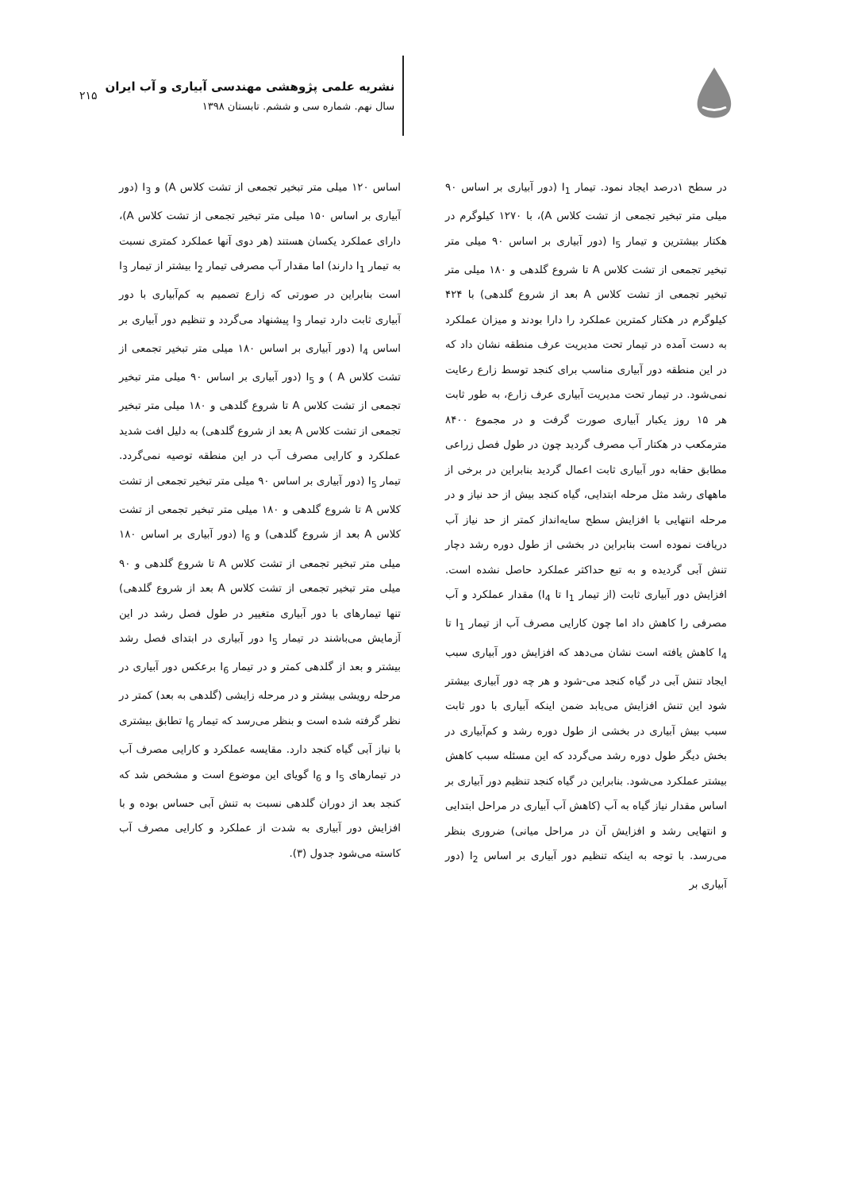نشریه علمی پژوهشی مهندسی آبیاری و آب ایران
سال نهم. شماره سی و ششم. تابستان ۱۳۹۸
۲۱۵
در سطح ۱درصد ایجاد نمود. تیمار I<sub>1</sub> (دور آبیاری بر اساس ۹۰ میلی متر تبخیر تجمعی از تشت کلاس A)، با ۱۲۷۰ کیلوگرم در هکتار بیشترین و تیمار I<sub>5</sub> (دور آبیاری بر اساس ۹۰ میلی متر تبخیر تجمعی از تشت کلاس A تا شروع گلدهی و ۱۸۰ میلی متر تبخیر تجمعی از تشت کلاس A بعد از شروع گلدهی) با ۴۲۴ کیلوگرم در هکتار کمترین عملکرد را دارا بودند و میزان عملکرد به دست آمده در تیمار تحت مدیریت عرف منطقه نشان داد که در این منطقه دور آبیاری مناسب برای کنجد توسط زارع رعایت نمی‌شود. در تیمار تحت مدیریت آبیاری عرف زارع، به طور ثابت هر ۱۵ روز یکبار آبیاری صورت گرفت و در مجموع ۸۴۰۰ مترمکعب در هکتار آب مصرف گردید چون در طول فصل زراعی مطابق حقابه دور آبیاری ثابت اعمال گردید بنابراین در برخی از ماههای رشد مثل مرحله ابتدایی، گیاه کنجد بیش از حد نیاز و در مرحله انتهایی با افزایش سطح سایه‌انداز کمتر از حد نیاز آب دریافت نموده است بنابراین در بخشی از طول دوره رشد دچار تنش آبی گردیده و به تبع حداکثر عملکرد حاصل نشده است. افزایش دور آبیاری ثابت (از تیمار I<sub>1</sub> تا I<sub>4</sub>) مقدار عملکرد و آب مصرفی را کاهش داد اما چون کارایی مصرف آب از تیمار I<sub>1</sub> تا I<sub>4</sub> کاهش یافته است نشان می‌دهد که افزایش دور آبیاری سبب ایجاد تنش آبی در گیاه کنجد می-شود و هر چه دور آبیاری بیشتر شود این تنش افزایش می‌یابد ضمن اینکه آبیاری با دور ثابت سبب بیش آبیاری در بخشی از طول دوره رشد و کم‌آبیاری در بخش دیگر طول دوره رشد می‌گردد که این مسئله سبب کاهش بیشتر عملکرد می‌شود. بنابراین در گیاه کنجد تنظیم دور آبیاری بر اساس مقدار نیاز گیاه به آب (کاهش آب آبیاری در مراحل ابتدایی و انتهایی رشد و افزایش آن در مراحل میانی) ضروری بنظر می‌رسد. با توجه به اینکه تنظیم دور آبیاری بر اساس I<sub>2</sub> (دور آبیاری بر
اساس ۱۲۰ میلی متر تبخیر تجمعی از تشت کلاس A) و I<sub>3</sub> (دور آبیاری بر اساس ۱۵۰ میلی متر تبخیر تجمعی از تشت کلاس A)، دارای عملکرد یکسان هستند (هر دوی آنها عملکرد کمتری نسبت به تیمار I<sub>1</sub> دارند) اما مقدار آب مصرفی تیمار I<sub>2</sub> بیشتر از تیمار I<sub>3</sub> است بنابراین در صورتی که زارع تصمیم به کم‌آبیاری با دور آبیاری ثابت دارد تیمار I<sub>3</sub> پیشنهاد می‌گردد و تنظیم دور آبیاری بر اساس I<sub>4</sub> (دور آبیاری بر اساس ۱۸۰ میلی متر تبخیر تجمعی از تشت کلاس A ) و I<sub>5</sub> (دور آبیاری بر اساس ۹۰ میلی متر تبخیر تجمعی از تشت کلاس A تا شروع گلدهی و ۱۸۰ میلی متر تبخیر تجمعی از تشت کلاس A بعد از شروع گلدهی) به دلیل افت شدید عملکرد و کارایی مصرف آب در این منطقه توصیه نمی‌گردد. تیمار I<sub>5</sub> (دور آبیاری بر اساس ۹۰ میلی متر تبخیر تجمعی از تشت کلاس A تا شروع گلدهی و ۱۸۰ میلی متر تبخیر تجمعی از تشت کلاس A بعد از شروع گلدهی) و I<sub>6</sub> (دور آبیاری بر اساس ۱۸۰ میلی متر تبخیر تجمعی از تشت کلاس A تا شروع گلدهی و ۹۰ میلی متر تبخیر تجمعی از تشت کلاس A بعد از شروع گلدهی) تنها تیمارهای با دور آبیاری متغییر در طول فصل رشد در این آزمایش می‌باشند در تیمار I<sub>5</sub> دور آبیاری در ابتدای فصل رشد بیشتر و بعد از گلدهی کمتر و در تیمار I<sub>6</sub> برعکس دور آبیاری در مرحله رویشی بیشتر و در مرحله زایشی (گلدهی به بعد) کمتر در نظر گرفته شده است و بنظر می‌رسد که تیمار I<sub>6</sub> تطابق بیشتری با نیاز آبی گیاه کنجد دارد. مقایسه عملکرد و کارایی مصرف آب در تیمارهای I<sub>5</sub> و I<sub>6</sub> گویای این موضوع است و مشخص شد که کنجد بعد از دوران گلدهی نسبت به تنش آبی حساس بوده و با افزایش دور آبیاری به شدت از عملکرد و کارایی مصرف آب کاسته می‌شود جدول (۳).